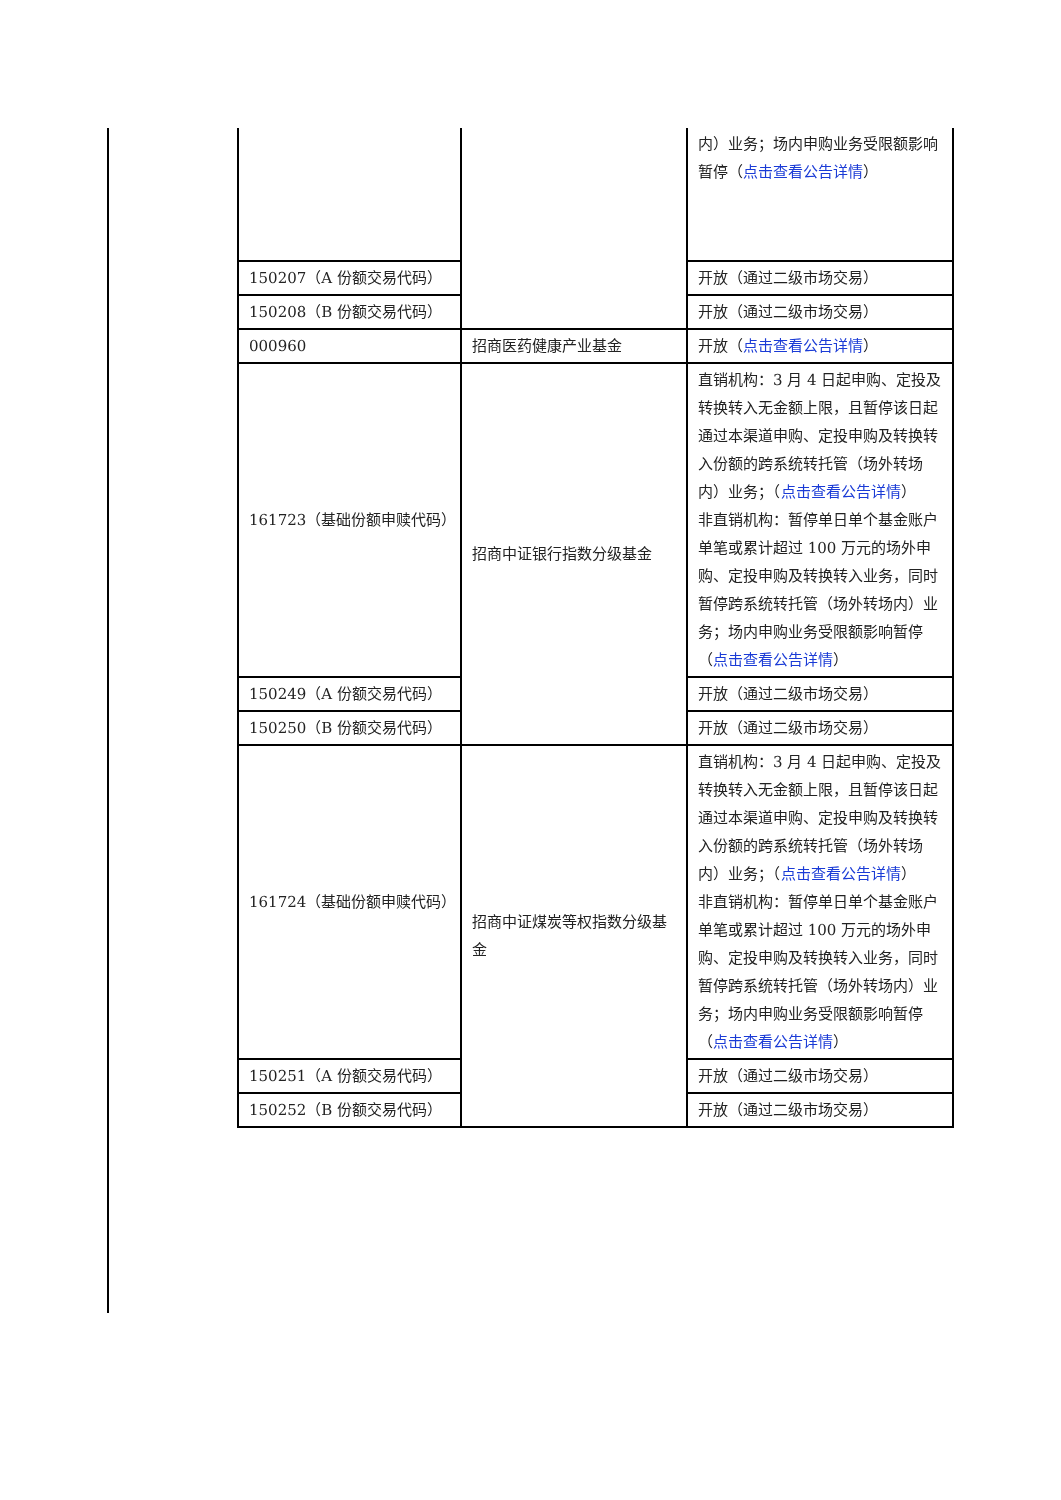| | | 内）业务；场内申购业务受限额影响暂停（ 点击查看公告详情 ） |
| 150207（A 份额交易代码） | | 开放（通过二级市场交易） |
| 150208（B 份额交易代码） | | 开放（通过二级市场交易） |
| 000960 | 招商医药健康产业基金 | 开放（ 点击查看公告详情 ） |
| 161723（基础份额申赎代码） | 招商中证银行指数分级基金 | 直销机构：3 月 4 日起申购、定投及转换转入无金额上限，且暂停该日起通过本渠道申购、定投申购及转换转入份额的跨系统转托管（场外转场内）业务；（ 点击查看公告详情 ） 非直销机构：暂停单日单个基金账户单笔或累计超过 100 万元的场外申购、定投申购及转换转入业务，同时暂停跨系统转托管（场外转场内）业务；场内申购业务受限额影响暂停（ 点击查看公告详情 ） |
| 150249（A 份额交易代码） | | 开放（通过二级市场交易） |
| 150250（B 份额交易代码） | | 开放（通过二级市场交易） |
| 161724（基础份额申赎代码） | 招商中证煤炭等权指数分级基金 | 直销机构：3 月 4 日起申购、定投及转换转入无金额上限，且暂停该日起通过本渠道申购、定投申购及转换转入份额的跨系统转托管（场外转场内）业务；（ 点击查看公告详情 ） 非直销机构：暂停单日单个基金账户单笔或累计超过 100 万元的场外申购、定投申购及转换转入业务，同时暂停跨系统转托管（场外转场内）业务；场内申购业务受限额影响暂停（ 点击查看公告详情 ） |
| 150251（A 份额交易代码） | | 开放（通过二级市场交易） |
| 150252（B 份额交易代码） | | 开放（通过二级市场交易） |